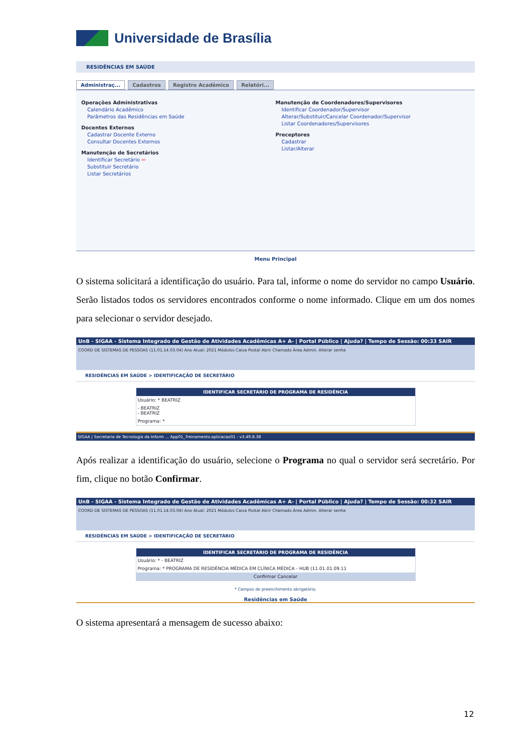Universidade de Brasília
RESIDÊNCIAS EM SAÚDE
Administraç... Cadastros Registro Acadêmico Relatóri...
Operações Administrativas
Calendário Acadêmico
Parâmetros das Residências em Saúde
Docentes Externos
Cadastrar Docente Externo
Consultar Docentes Externos
Manutenção de Secretários
Identificar Secretário ⇦
Substituir Secretário
Listar Secretários
Manutenção de Coordenadores/Supervisores
Identificar Coordenador/Supervisor
Alterar/Substituir/Cancelar Coordenador/Supervisor
Listar Coordenadores/Supervisores
Preceptores
Cadastrar
Listar/Alterar
Menu Principal
O sistema solicitará a identificação do usuário. Para tal, informe o nome do servidor no campo Usuário. Serão listados todos os servidores encontrados conforme o nome informado. Clique em um dos nomes para selecionar o servidor desejado.
UnB - SIGAA - Sistema Integrado de Gestão de Atividades Acadêmicas A+ A- | Portal Público | Ajuda? | Tempo de Sessão: 00:33 SAIR
COORD DE SISTEMAS DE PESSOAS (11.01.14.03.04) Ano Atual: 2021 Módulos Caixa Postal Abrir Chamado Área Admin. Alterar senha
RESIDÊNCIAS EM SAÚDE > IDENTIFICAÇÃO DE SECRETÁRIO
IDENTIFICAR SECRETÁRIO DE PROGRAMA DE RESIDÊNCIA
Usuário: * BEATRIZ
- BEATRIZ
- BEATRIZ
Programa: *
SIGAA | Secretaria de Tecnologia da Inform ... App01_Treinamento.aplicacao01 - v3.49.8.38
Após realizar a identificação do usuário, selecione o Programa no qual o servidor será secretário. Por fim, clique no botão Confirmar.
UnB - SIGAA - Sistema Integrado de Gestão de Atividades Acadêmicas A+ A- | Portal Público | Ajuda? | Tempo de Sessão: 00:32 SAIR
COORD DE SISTEMAS DE PESSOAS (11.01.14.03.04) Ano Atual: 2021 Módulos Caixa Postal Abrir Chamado Área Admin. Alterar senha
RESIDÊNCIAS EM SAÚDE > IDENTIFICAÇÃO DE SECRETÁRIO
IDENTIFICAR SECRETÁRIO DE PROGRAMA DE RESIDÊNCIA
Usuário: * - BEATRIZ
Programa: * PROGRAMA DE RESIDÊNCIA MÉDICA EM CLÍNICA MÉDICA - HUB (11.01.01.09.11
Confirmar Cancelar
* Campos de preenchimento obrigatório.
Residências em Saúde
O sistema apresentará a mensagem de sucesso abaixo:
12